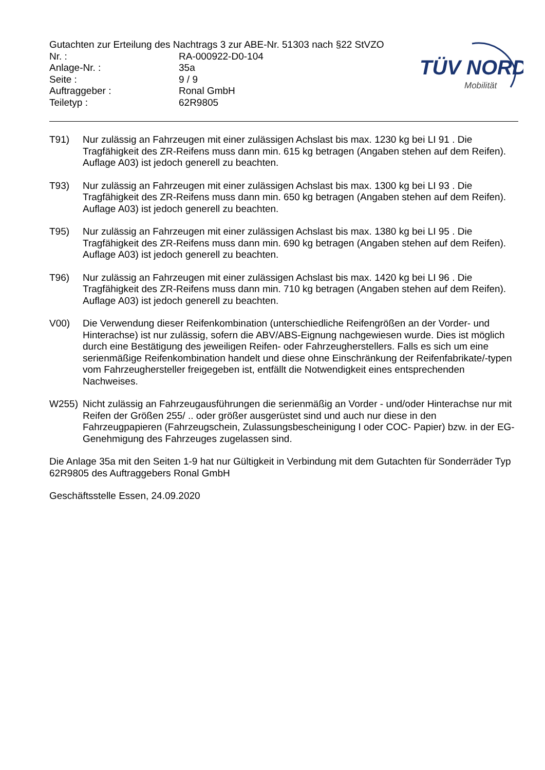TÜV NORD
Mobilität
Gutachten zur Erteilung des Nachtrags 3 zur ABE-Nr. 51303 nach §22 StVZO
Nr. :
RA-000922-D0-104
Anlage-Nr. :
35a
Seite :
9 / 9
Auftraggeber :
Ronal GmbH
Teiletyp :
62R9805
T91) Nur zulässig an Fahrzeugen mit einer zulässigen Achslast bis max. 1230 kg bei LI 91 . Die Tragfähigkeit des ZR-Reifens muss dann min. 615 kg betragen (Angaben stehen auf dem Reifen). Auflage A03) ist jedoch generell zu beachten.
T93) Nur zulässig an Fahrzeugen mit einer zulässigen Achslast bis max. 1300 kg bei LI 93 . Die Tragfähigkeit des ZR-Reifens muss dann min. 650 kg betragen (Angaben stehen auf dem Reifen). Auflage A03) ist jedoch generell zu beachten.
T95) Nur zulässig an Fahrzeugen mit einer zulässigen Achslast bis max. 1380 kg bei LI 95 . Die Tragfähigkeit des ZR-Reifens muss dann min. 690 kg betragen (Angaben stehen auf dem Reifen). Auflage A03) ist jedoch generell zu beachten.
T96) Nur zulässig an Fahrzeugen mit einer zulässigen Achslast bis max. 1420 kg bei LI 96 . Die Tragfähigkeit des ZR-Reifens muss dann min. 710 kg betragen (Angaben stehen auf dem Reifen). Auflage A03) ist jedoch generell zu beachten.
V00) Die Verwendung dieser Reifenkombination (unterschiedliche Reifengrößen an der Vorder- und Hinterachse) ist nur zulässig, sofern die ABV/ABS-Eignung nachgewiesen wurde. Dies ist möglich durch eine Bestätigung des jeweiligen Reifen- oder Fahrzeugherstellers. Falls es sich um eine serienmäßige Reifenkombination handelt und diese ohne Einschränkung der Reifenfabrikate/-typen vom Fahrzeughersteller freigegeben ist, entfällt die Notwendigkeit eines entsprechenden Nachweises.
W255) Nicht zulässig an Fahrzeugausführungen die serienmäßig an Vorder - und/oder Hinterachse nur mit Reifen der Größen 255/ .. oder größer ausgerüstet sind und auch nur diese in den Fahrzeugpapieren (Fahrzeugschein, Zulassungsbescheinigung I oder COC- Papier) bzw. in der EG-Genehmigung des Fahrzeuges zugelassen sind.
Die Anlage 35a mit den Seiten 1-9 hat nur Gültigkeit in Verbindung mit dem Gutachten für Sonderräder Typ 62R9805 des Auftraggebers Ronal GmbH
Geschäftsstelle Essen, 24.09.2020